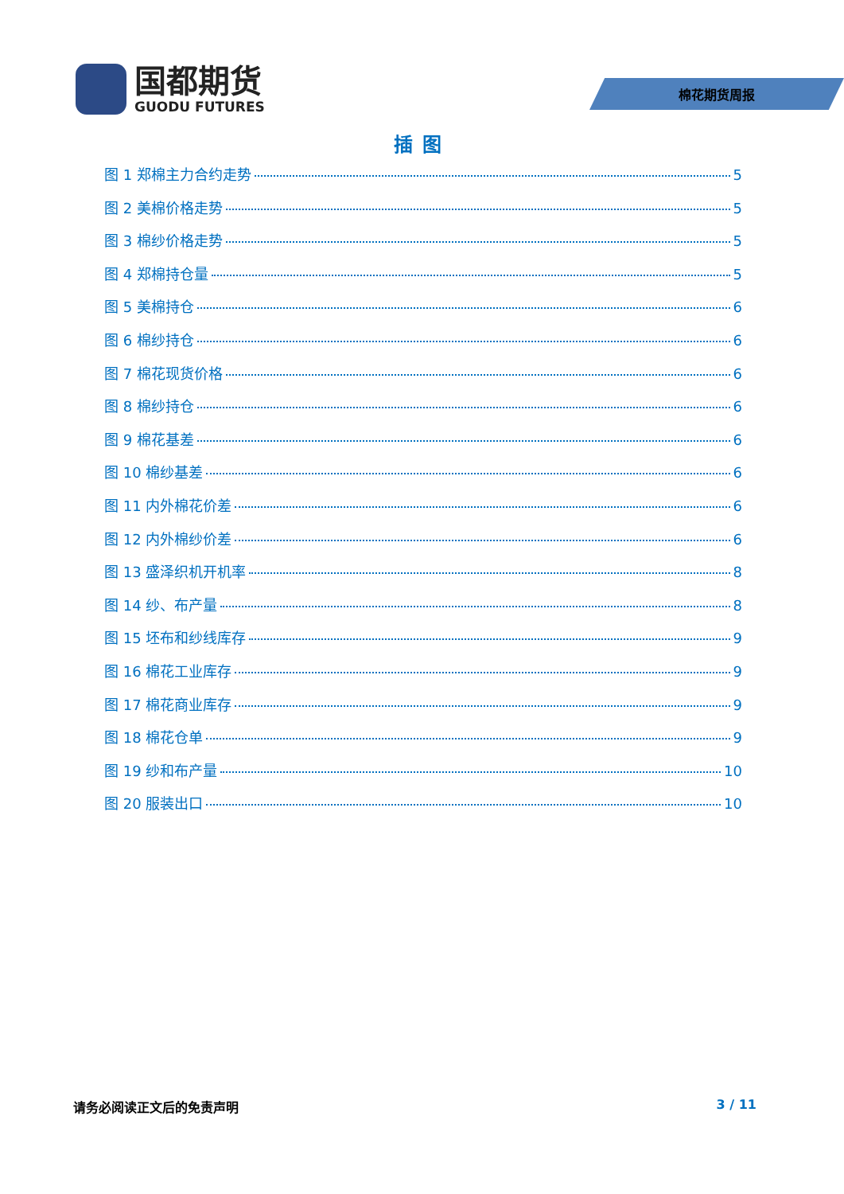国都期货
GUODU FUTURES
棉花期货周报
插图
图 1 郑棉主力合约走势 5
图 2 美棉价格走势 5
图 3 棉纱价格走势 5
图 4 郑棉持仓量 5
图 5 美棉持仓 6
图 6 棉纱持仓 6
图 7 棉花现货价格 6
图 8 棉纱持仓 6
图 9 棉花基差 6
图 10 棉纱基差 6
图 11 内外棉花价差 6
图 12 内外棉纱价差 6
图 13 盛泽织机开机率 8
图 14 纱、布产量 8
图 15 坯布和纱线库存 9
图 16 棉花工业库存 9
图 17 棉花商业库存 9
图 18 棉花仓单 9
图 19 纱和布产量 10
图 20 服装出口 10
请务必阅读正文后的免责声明 3 / 11